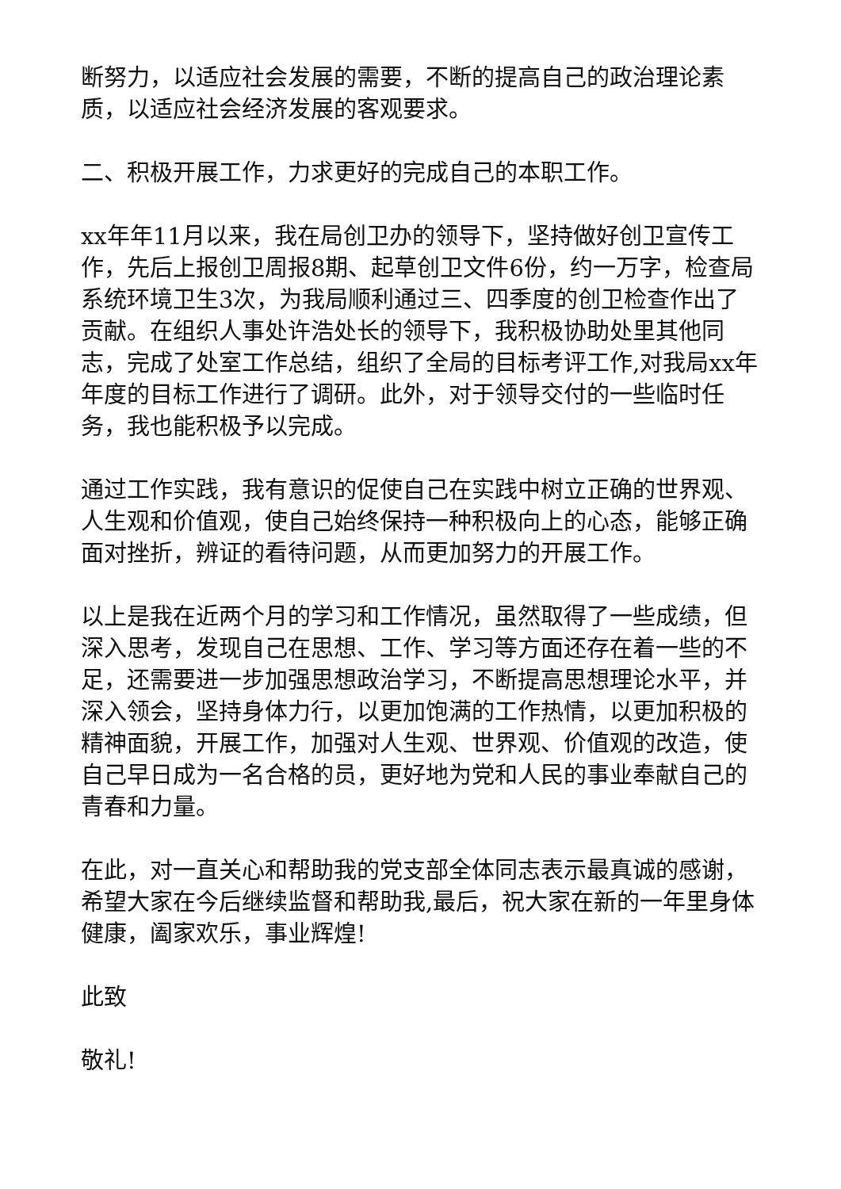断努力，以适应社会发展的需要，不断的提高自己的政治理论素质，以适应社会经济发展的客观要求。
二、积极开展工作，力求更好的完成自己的本职工作。
xx年年11月以来，我在局创卫办的领导下，坚持做好创卫宣传工作，先后上报创卫周报8期、起草创卫文件6份，约一万字，检查局系统环境卫生3次，为我局顺利通过三、四季度的创卫检查作出了贡献。在组织人事处许浩处长的领导下，我积极协助处里其他同志，完成了处室工作总结，组织了全局的目标考评工作,对我局xx年年度的目标工作进行了调研。此外，对于领导交付的一些临时任务，我也能积极予以完成。
通过工作实践，我有意识的促使自己在实践中树立正确的世界观、人生观和价值观，使自己始终保持一种积极向上的心态，能够正确面对挫折，辨证的看待问题，从而更加努力的开展工作。
以上是我在近两个月的学习和工作情况，虽然取得了一些成绩，但深入思考，发现自己在思想、工作、学习等方面还存在着一些的不足，还需要进一步加强思想政治学习，不断提高思想理论水平，并深入领会，坚持身体力行，以更加饱满的工作热情，以更加积极的精神面貌，开展工作，加强对人生观、世界观、价值观的改造，使自己早日成为一名合格的员，更好地为党和人民的事业奉献自己的青春和力量。
在此，对一直关心和帮助我的党支部全体同志表示最真诚的感谢，希望大家在今后继续监督和帮助我,最后，祝大家在新的一年里身体健康，阖家欢乐，事业辉煌!
此致
敬礼!